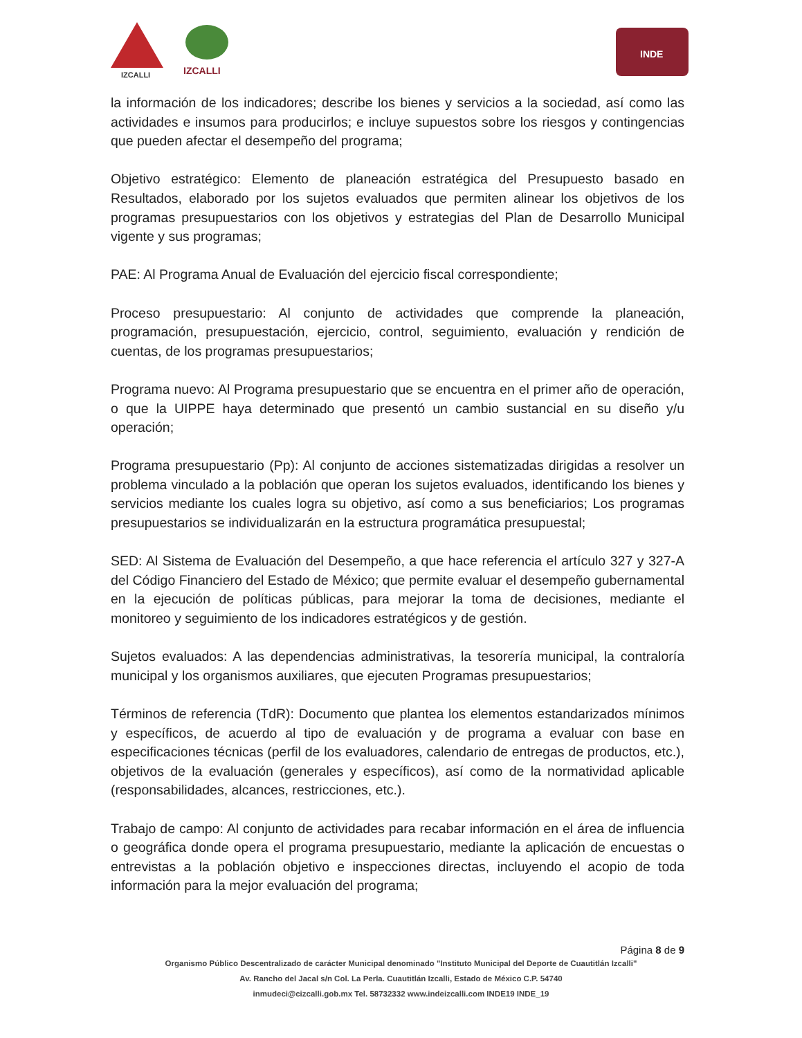IZCALLI IZCALLI
INDE
la información de los indicadores; describe los bienes y servicios a la sociedad, así como las actividades e insumos para producirlos; e incluye supuestos sobre los riesgos y contingencias que pueden afectar el desempeño del programa;
Objetivo estratégico: Elemento de planeación estratégica del Presupuesto basado en Resultados, elaborado por los sujetos evaluados que permiten alinear los objetivos de los programas presupuestarios con los objetivos y estrategias del Plan de Desarrollo Municipal vigente y sus programas;
PAE: Al Programa Anual de Evaluación del ejercicio fiscal correspondiente;
Proceso presupuestario: Al conjunto de actividades que comprende la planeación, programación, presupuestación, ejercicio, control, seguimiento, evaluación y rendición de cuentas, de los programas presupuestarios;
Programa nuevo: Al Programa presupuestario que se encuentra en el primer año de operación, o que la UIPPE haya determinado que presentó un cambio sustancial en su diseño y/u operación;
Programa presupuestario (Pp): Al conjunto de acciones sistematizadas dirigidas a resolver un problema vinculado a la población que operan los sujetos evaluados, identificando los bienes y servicios mediante los cuales logra su objetivo, así como a sus beneficiarios; Los programas presupuestarios se individualizarán en la estructura programática presupuestal;
SED: Al Sistema de Evaluación del Desempeño, a que hace referencia el artículo 327 y 327-A del Código Financiero del Estado de México; que permite evaluar el desempeño gubernamental en la ejecución de políticas públicas, para mejorar la toma de decisiones, mediante el monitoreo y seguimiento de los indicadores estratégicos y de gestión.
Sujetos evaluados: A las dependencias administrativas, la tesorería municipal, la contraloría municipal y los organismos auxiliares, que ejecuten Programas presupuestarios;
Términos de referencia (TdR): Documento que plantea los elementos estandarizados mínimos y específicos, de acuerdo al tipo de evaluación y de programa a evaluar con base en especificaciones técnicas (perfil de los evaluadores, calendario de entregas de productos, etc.), objetivos de la evaluación (generales y específicos), así como de la normatividad aplicable (responsabilidades, alcances, restricciones, etc.).
Trabajo de campo: Al conjunto de actividades para recabar información en el área de influencia o geográfica donde opera el programa presupuestario, mediante la aplicación de encuestas o entrevistas a la población objetivo e inspecciones directas, incluyendo el acopio de toda información para la mejor evaluación del programa;
Página 8 de 9
Organismo Público Descentralizado de carácter Municipal denominado "Instituto Municipal del Deporte de Cuautitlán Izcalli"
Av. Rancho del Jacal s/n Col. La Perla. Cuautitlán Izcalli, Estado de México C.P. 54740
inmudeci@cizcalli.gob.mx Tel. 58732332 www.indeizcalli.com INDE19 INDE_19